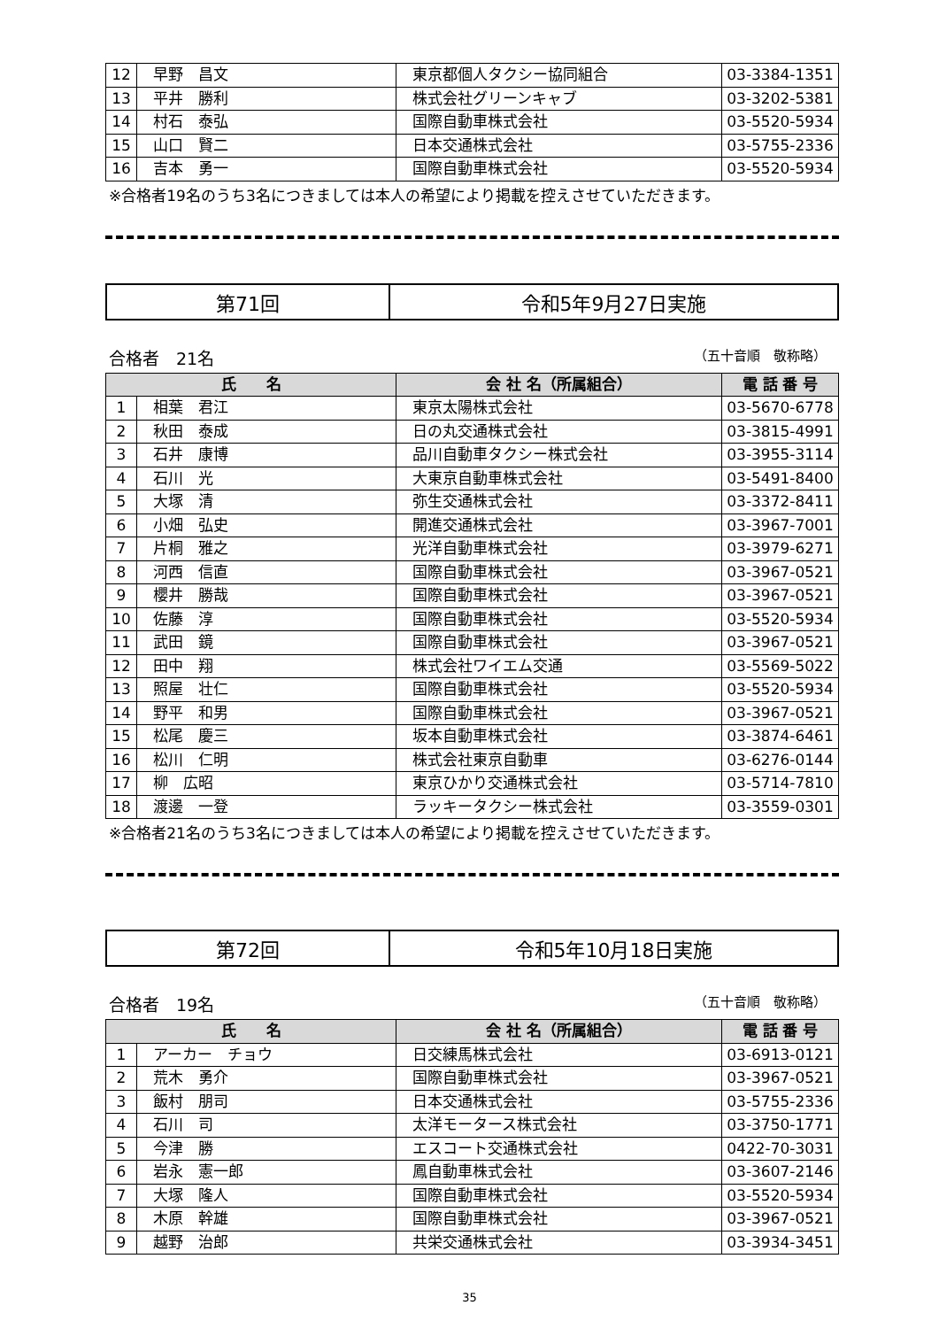| 12 | 早野 昌文 | 東京都個人タクシー協同組合 | 03-3384-1351 |
| 13 | 平井 勝利 | 株式会社グリーンキャブ | 03-3202-5381 |
| 14 | 村石 泰弘 | 国際自動車株式会社 | 03-5520-5934 |
| 15 | 山口 賢二 | 日本交通株式会社 | 03-5755-2336 |
| 16 | 吉本 勇一 | 国際自動車株式会社 | 03-5520-5934 |
※合格者19名のうち3名につきましては本人の希望により掲載を控えさせていただきます。
| 第71回 | 令和5年9月27日実施 |
合格者　21名 （五十音順　敬称略）
| 氏 名 | | 会 社 名（所属組合） | 電 話 番 号 |
| --- | --- | --- | --- |
| 1 | 相葉 君江 | 東京太陽株式会社 | 03-5670-6778 |
| 2 | 秋田 泰成 | 日の丸交通株式会社 | 03-3815-4991 |
| 3 | 石井 康博 | 品川自動車タクシー株式会社 | 03-3955-3114 |
| 4 | 石川 光 | 大東京自動車株式会社 | 03-5491-8400 |
| 5 | 大塚 清 | 弥生交通株式会社 | 03-3372-8411 |
| 6 | 小畑 弘史 | 開進交通株式会社 | 03-3967-7001 |
| 7 | 片桐 雅之 | 光洋自動車株式会社 | 03-3979-6271 |
| 8 | 河西 信直 | 国際自動車株式会社 | 03-3967-0521 |
| 9 | 櫻井 勝哉 | 国際自動車株式会社 | 03-3967-0521 |
| 10 | 佐藤 淳 | 国際自動車株式会社 | 03-5520-5934 |
| 11 | 武田 鏡 | 国際自動車株式会社 | 03-3967-0521 |
| 12 | 田中 翔 | 株式会社ワイエム交通 | 03-5569-5022 |
| 13 | 照屋 壮仁 | 国際自動車株式会社 | 03-5520-5934 |
| 14 | 野平 和男 | 国際自動車株式会社 | 03-3967-0521 |
| 15 | 松尾 慶三 | 坂本自動車株式会社 | 03-3874-6461 |
| 16 | 松川 仁明 | 株式会社東京自動車 | 03-6276-0144 |
| 17 | 柳 広昭 | 東京ひかり交通株式会社 | 03-5714-7810 |
| 18 | 渡邊 一登 | ラッキータクシー株式会社 | 03-3559-0301 |
※合格者21名のうち3名につきましては本人の希望により掲載を控えさせていただきます。
| 第72回 | 令和5年10月18日実施 |
合格者　19名 （五十音順　敬称略）
| 氏 名 | | 会 社 名（所属組合） | 電 話 番 号 |
| --- | --- | --- | --- |
| 1 | アーカー チョウ | 日交練馬株式会社 | 03-6913-0121 |
| 2 | 荒木 勇介 | 国際自動車株式会社 | 03-3967-0521 |
| 3 | 飯村 朋司 | 日本交通株式会社 | 03-5755-2336 |
| 4 | 石川 司 | 太洋モータース株式会社 | 03-3750-1771 |
| 5 | 今津 勝 | エスコート交通株式会社 | 0422-70-3031 |
| 6 | 岩永 憲一郎 | 鳳自動車株式会社 | 03-3607-2146 |
| 7 | 大塚 隆人 | 国際自動車株式会社 | 03-5520-5934 |
| 8 | 木原 幹雄 | 国際自動車株式会社 | 03-3967-0521 |
| 9 | 越野 治郎 | 共栄交通株式会社 | 03-3934-3451 |
35